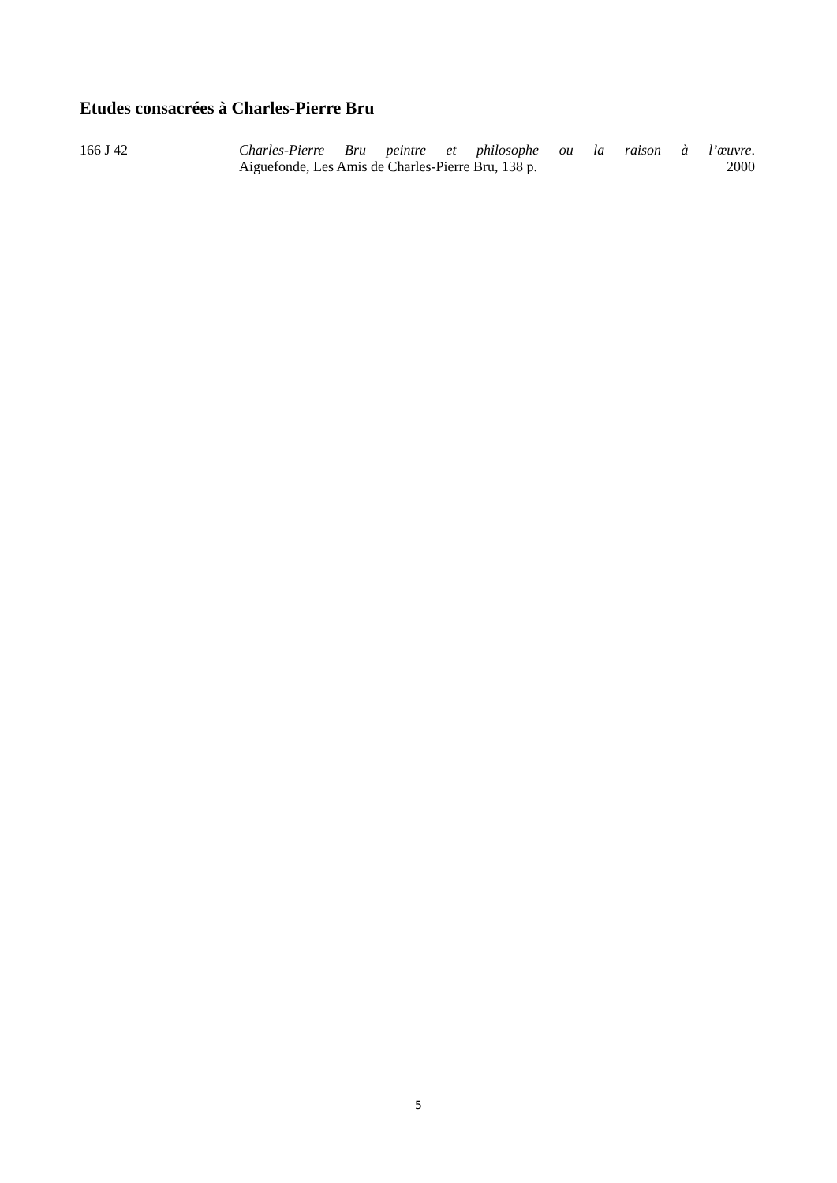Etudes consacrées à Charles-Pierre Bru
166 J 42 Charles-Pierre Bru peintre et philosophe ou la raison à l’œuvre.
Aiguefonde, Les Amis de Charles-Pierre Bru, 138 p. 2000
5